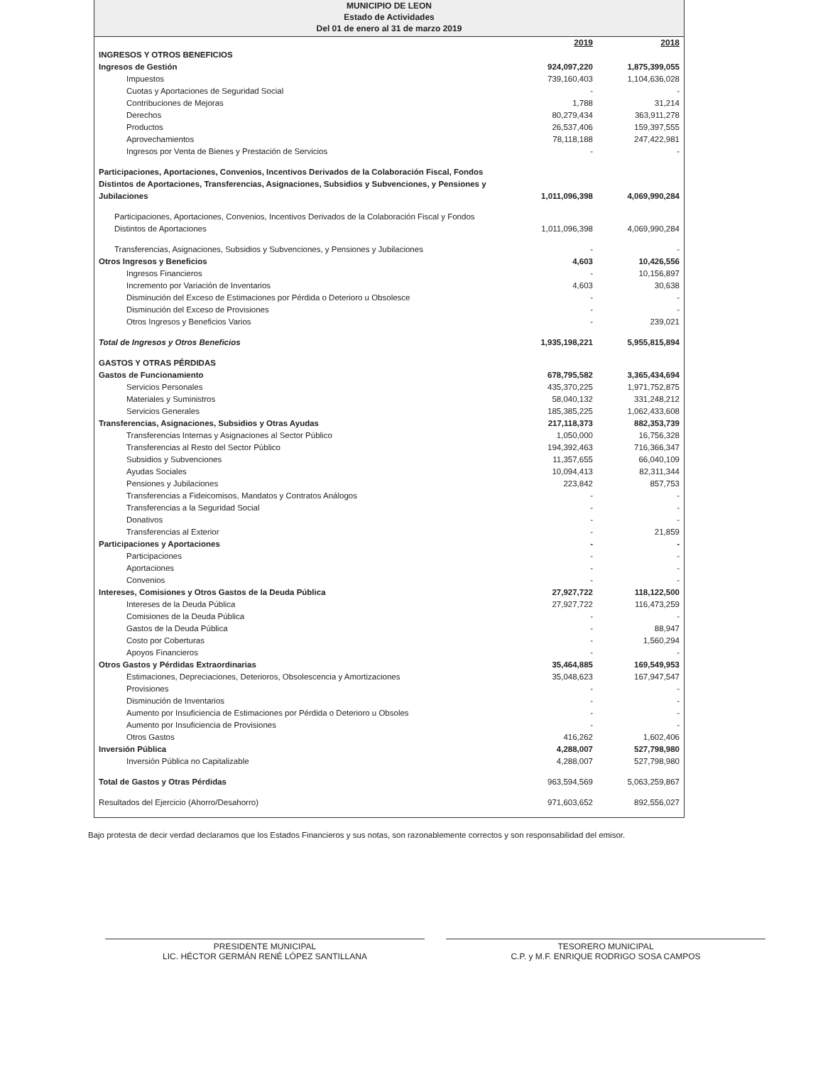MUNICIPIO DE LEON
Estado de Actividades
Del 01 de enero al 31 de marzo 2019
| | 2019 | 2018 |
| INGRESOS Y OTROS BENEFICIOS | | |
| Ingresos de Gestión | 924,097,220 | 1,875,399,055 |
| Impuestos | 739,160,403 | 1,104,636,028 |
| Cuotas y Aportaciones de Seguridad Social | - | - |
| Contribuciones de Mejoras | 1,788 | 31,214 |
| Derechos | 80,279,434 | 363,911,278 |
| Productos | 26,537,406 | 159,397,555 |
| Aprovechamientos | 78,118,188 | 247,422,981 |
| Ingresos por Venta de Bienes y Prestación de Servicios | - | - |
| Participaciones, Aportaciones, Convenios, Incentivos Derivados de la Colaboración Fiscal, Fondos Distintos de Aportaciones, Transferencias, Asignaciones, Subsidios y Subvenciones, y Pensiones y Jubilaciones | 1,011,096,398 | 4,069,990,284 |
| Participaciones, Aportaciones, Convenios, Incentivos Derivados de la Colaboración Fiscal y Fondos Distintos de Aportaciones | 1,011,096,398 | 4,069,990,284 |
| Transferencias, Asignaciones, Subsidios y Subvenciones, y Pensiones y Jubilaciones | - | - |
| Otros Ingresos y Beneficios | 4,603 | 10,426,556 |
| Ingresos Financieros | - | 10,156,897 |
| Incremento por Variación de Inventarios | 4,603 | 30,638 |
| Disminución del Exceso de Estimaciones por Pérdida o Deterioro u Obsolesce | - | - |
| Disminución del Exceso de Provisiones | - | - |
| Otros Ingresos y Beneficios Varios | - | 239,021 |
| Total de Ingresos y Otros Beneficios | 1,935,198,221 | 5,955,815,894 |
| GASTOS Y OTRAS PÉRDIDAS | | |
| Gastos de Funcionamiento | 678,795,582 | 3,365,434,694 |
| Servicios Personales | 435,370,225 | 1,971,752,875 |
| Materiales y Suministros | 58,040,132 | 331,248,212 |
| Servicios Generales | 185,385,225 | 1,062,433,608 |
| Transferencias, Asignaciones, Subsidios y Otras Ayudas | 217,118,373 | 882,353,739 |
| Transferencias Internas y Asignaciones al Sector Público | 1,050,000 | 16,756,328 |
| Transferencias al Resto del Sector Público | 194,392,463 | 716,366,347 |
| Subsidios y Subvenciones | 11,357,655 | 66,040,109 |
| Ayudas Sociales | 10,094,413 | 82,311,344 |
| Pensiones y Jubilaciones | 223,842 | 857,753 |
| Transferencias a Fideicomisos, Mandatos y Contratos Análogos | - | - |
| Transferencias a la Seguridad Social | - | - |
| Donativos | - | - |
| Transferencias al Exterior | - | 21,859 |
| Participaciones y Aportaciones | - | - |
| Participaciones | - | - |
| Aportaciones | - | - |
| Convenios | - | - |
| Intereses, Comisiones y Otros Gastos de la Deuda Pública | 27,927,722 | 118,122,500 |
| Intereses de la Deuda Pública | 27,927,722 | 116,473,259 |
| Comisiones de la Deuda Pública | - | - |
| Gastos de la Deuda Pública | - | 88,947 |
| Costo por Coberturas | - | 1,560,294 |
| Apoyos Financieros | - | - |
| Otros Gastos y Pérdidas Extraordinarias | 35,464,885 | 169,549,953 |
| Estimaciones, Depreciaciones, Deterioros, Obsolescencia y Amortizaciones | 35,048,623 | 167,947,547 |
| Provisiones | - | - |
| Disminución de Inventarios | - | - |
| Aumento por Insuficiencia de Estimaciones por Pérdida o Deterioro u Obsoles | - | - |
| Aumento por Insuficiencia de Provisiones | - | - |
| Otros Gastos | 416,262 | 1,602,406 |
| Inversión Pública | 4,288,007 | 527,798,980 |
| Inversión Pública no Capitalizable | 4,288,007 | 527,798,980 |
| Total de Gastos y Otras Pérdidas | 963,594,569 | 5,063,259,867 |
| Resultados del Ejercicio (Ahorro/Desahorro) | 971,603,652 | 892,556,027 |
Bajo protesta de decir verdad declaramos que los Estados Financieros y sus notas, son razonablemente correctos y son responsabilidad del emisor.
PRESIDENTE MUNICIPAL
LIC. HÉCTOR GERMÁN RENÉ LÓPEZ SANTILLANA
TESORERO MUNICIPAL
C.P. y M.F. ENRIQUE RODRIGO SOSA CAMPOS